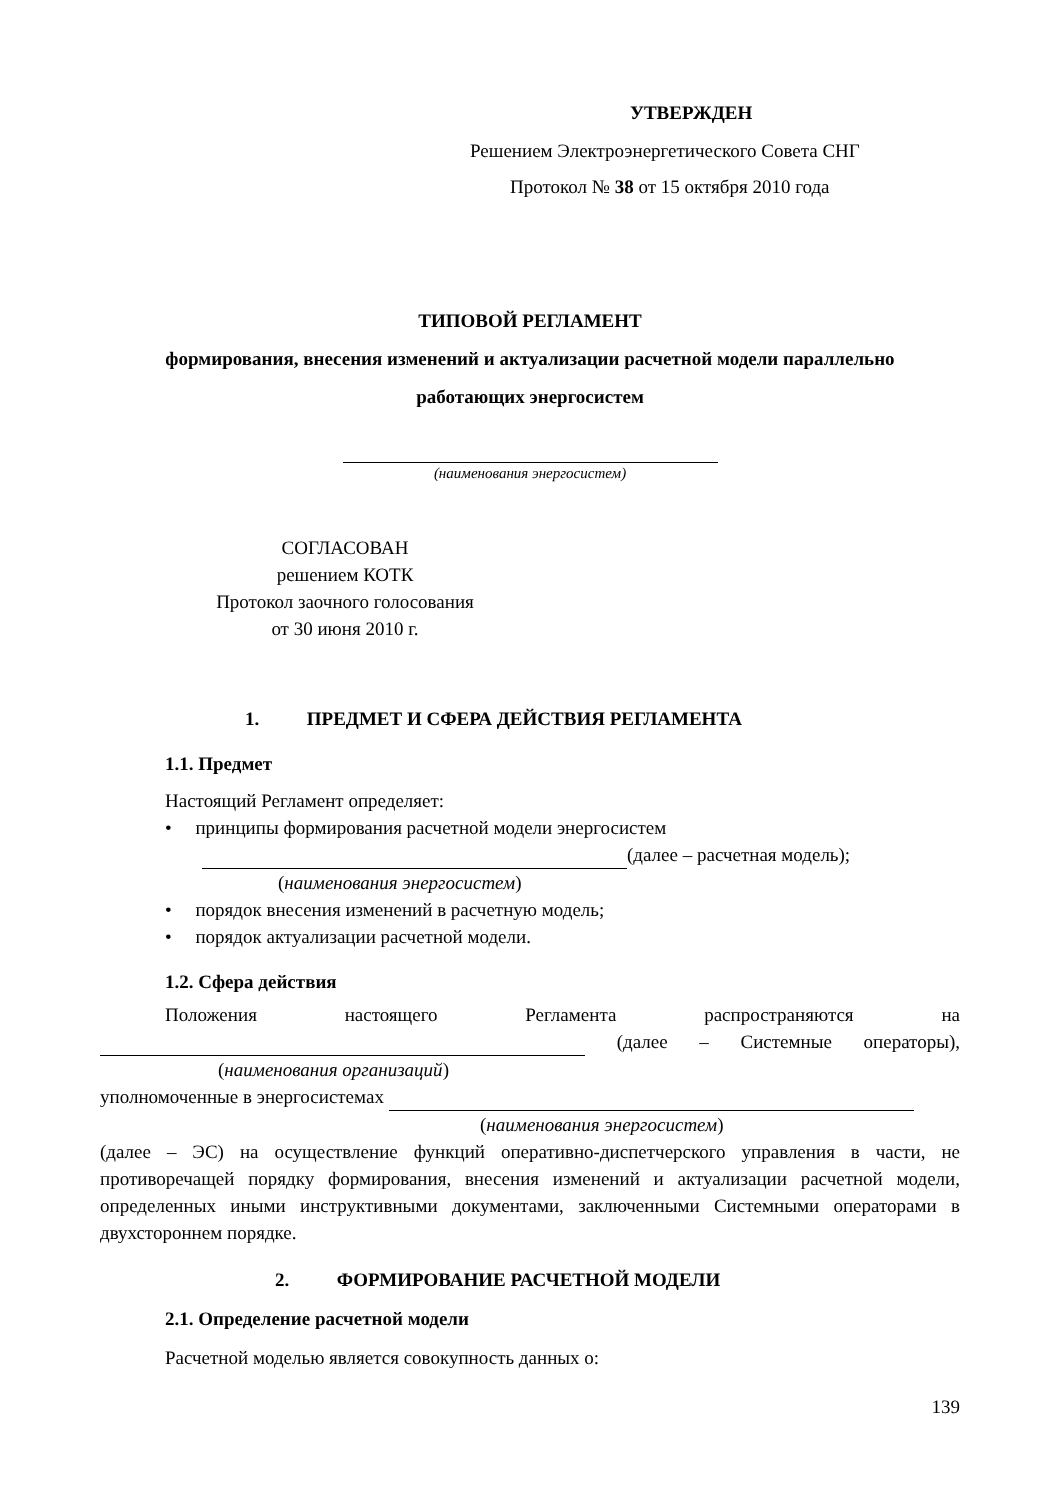УТВЕРЖДЕН
Решением Электроэнергетического Совета СНГ
Протокол № 38 от 15 октября 2010 года
ТИПОВОЙ РЕГЛАМЕНТ
формирования, внесения изменений и актуализации расчетной модели параллельно
работающих энергосистем
(наименования энергосистем)
СОГЛАСОВАН
решением КОТК
Протокол заочного голосования
от 30 июня 2010 г.
1. ПРЕДМЕТ И СФЕРА ДЕЙСТВИЯ РЕГЛАМЕНТА
1.1. Предмет
Настоящий Регламент определяет:
• принципы формирования расчетной модели энергосистем
(далее – расчетная модель);
(наименования энергосистем)
• порядок внесения изменений в расчетную модель;
• порядок актуализации расчетной модели.
1.2. Сфера действия
Положения настоящего Регламента распространяются на
(далее – Системные операторы),
(наименования организаций)
уполномоченные в энергосистемах
(наименования энергосистем)
(далее – ЭС) на осуществление функций оперативно-диспетчерского управления в части, не противоречащей порядку формирования, внесения изменений и актуализации расчетной модели, определенных иными инструктивными документами, заключенными Системными операторами в двухстороннем порядке.
2. ФОРМИРОВАНИЕ РАСЧЕТНОЙ МОДЕЛИ
2.1. Определение расчетной модели
Расчетной моделью является совокупность данных о:
139